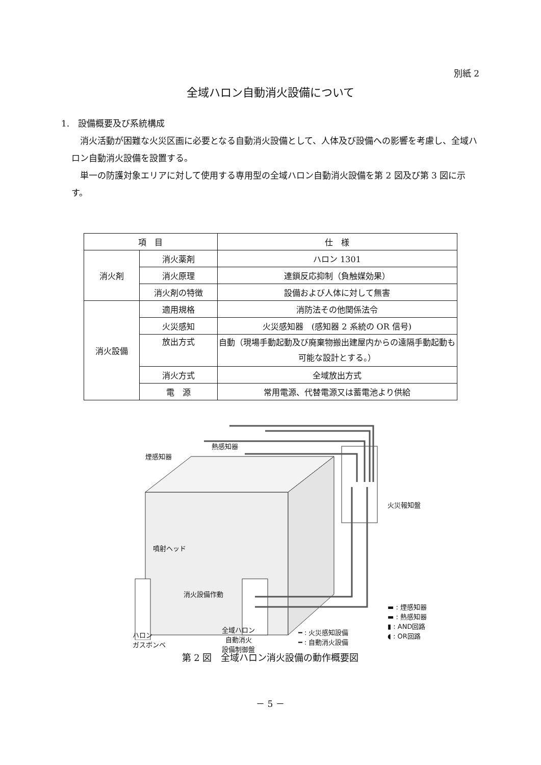別紙 2
全域ハロン自動消火設備について
1.　設備概要及び系統構成
　消火活動が困難な火災区画に必要となる自動消火設備として、人体及び設備への影響を考慮し、全域ハロン自動消火設備を設置する。
　単一の防護対象エリアに対して使用する専用型の全域ハロン自動消火設備を第 2 図及び第 3 図に示す。
| 項 目 | | 仕 様 |
| --- | --- | --- |
| 消火剤 | 消火薬剤 | ハロン 1301 |
| | 消火原理 | 連鎖反応抑制（負触媒効果） |
| | 消火剤の特徴 | 設備および人体に対して無害 |
| 消火設備 | 適用規格 | 消防法その他関係法令 |
| | 火災感知 | 火災感知器 (感知器 2 系統の OR 信号) |
| | 放出方式 | 自動（現場手動起動及び廃棄物搬出建屋内からの遠隔手動起動も可能な設計とする。） |
| | 消火方式 | 全域放出方式 |
| | 電 源 | 常用電源、代替電源又は蓄電池より供給 |
熱感知器
煙感知器
火災報知盤
噴射ヘッド
消火設備作動
ハロン
ガスボンベ
全域ハロン
自動消火
設備制御盤
━ : 火災感知設備
━ : 自動消火設備
▬ : 煙感知器
▬ : 熱感知器
▮ : AND回路
◖ : OR回路
第 2 図　全域ハロン消火設備の動作概要図
－ 5 －